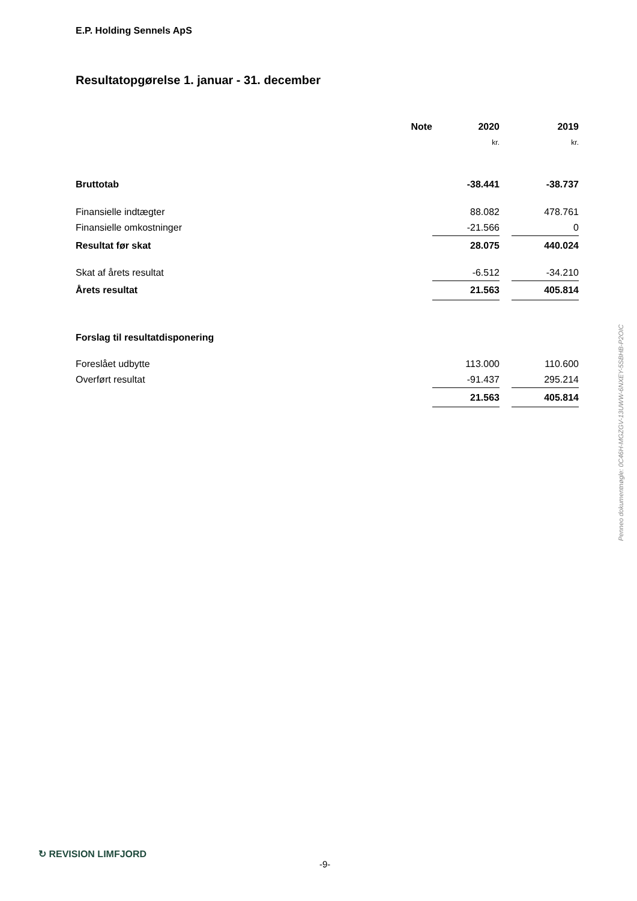E.P. Holding Sennels ApS
Resultatopgørelse 1. januar - 31. december
| | Note | | 2020 | | 2019 |
| | | | kr. | | kr. |
| Bruttotab | | | -38.441 | | -38.737 |
| Finansielle indtægter | | | 88.082 | | 478.761 |
| Finansielle omkostninger | | | -21.566 | | 0 |
| Resultat før skat | | | 28.075 | | 440.024 |
| Skat af årets resultat | | | -6.512 | | -34.210 |
| Årets resultat | | | 21.563 | | 405.814 |
| Forslag til resultatdisponering | | | | | |
| Foreslået udbytte | | | 113.000 | | 110.600 |
| Overført resultat | | | -91.437 | | 295.214 |
| | | | 21.563 | | 405.814 |
Penneo dokumentnøgle: 0C46H-MGZGV-13UWW-6NXEY-5SBHB-P2OIC
↻ REVISION LIMFJORD
-9-